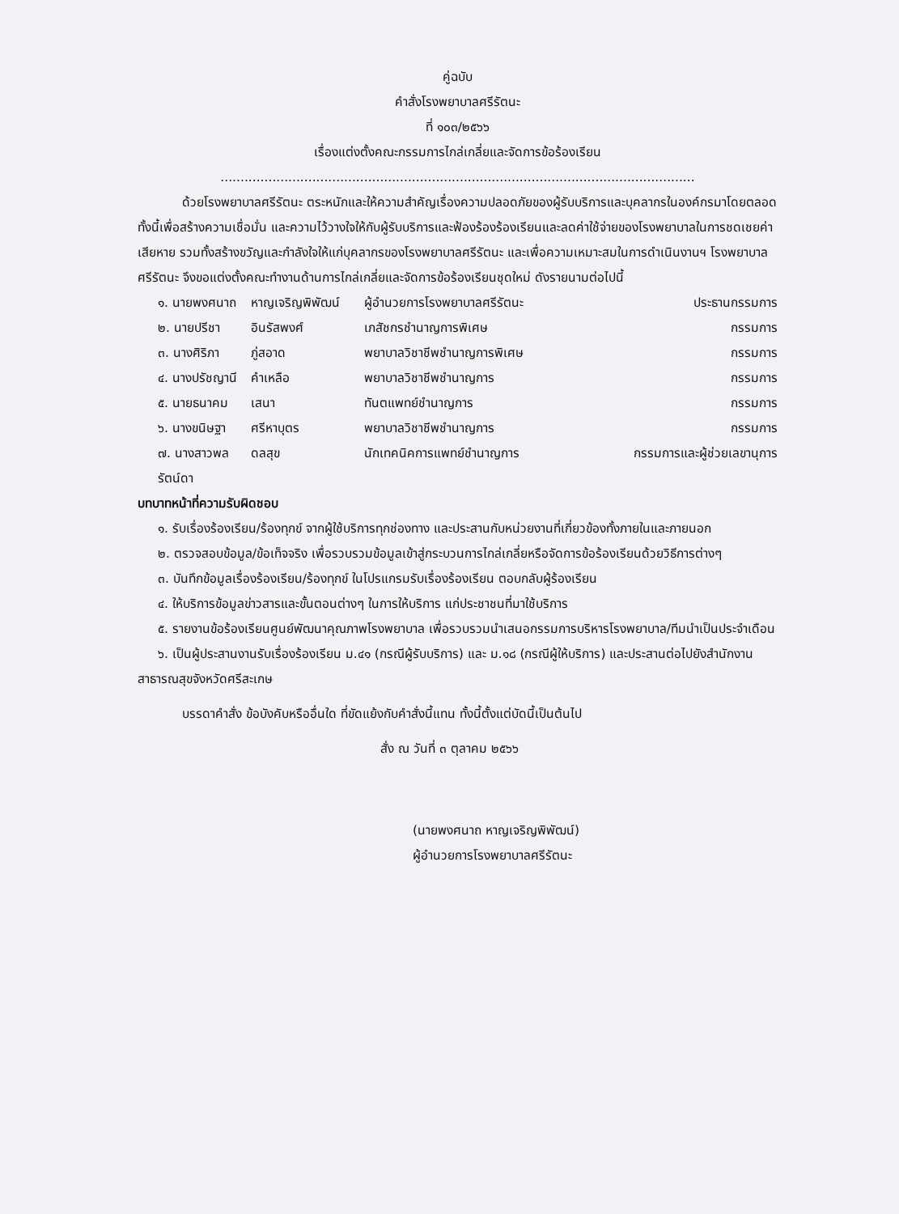คู่ฉบับ
คำสั่งโรงพยาบาลศรีรัตนะ
ที่ ๑๐๓/๒๕๖๖
เรื่องแต่งตั้งคณะกรรมการไกล่เกลี่ยและจัดการข้อร้องเรียน
.......................................................................................................................
ด้วยโรงพยาบาลศรีรัตนะ ตระหนักและให้ความสำคัญเรื่องความปลอดภัยของผู้รับบริการและบุคลากรในองค์กรมาโดยตลอด ทั้งนี้เพื่อสร้างความเชื่อมั่น และความไว้วางใจให้กับผู้รับบริการและฟ้องร้องร้องเรียนและลดค่าใช้จ่ายของโรงพยาบาลในการชดเชยค่าเสียหาย รวมทั้งสร้างขวัญและกำลังใจให้แก่บุคลากรของโรงพยาบาลศรีรัตนะ และเพื่อความเหมาะสมในการดำเนินงานฯ โรงพยาบาลศรีรัตนะ จึงขอแต่งตั้งคณะทำงานด้านการไกล่เกลี่ยและจัดการข้อร้องเรียนชุดใหม่ ดังรายนามต่อไปนี้
๑. นายพงศนาถ หาญเจริญพิพัฒน์ ผู้อำนวยการโรงพยาบาลศรีรัตนะ ประธานกรรมการ
๒. นายปรีชา อินรัสพงศ์ เภสัชกรชำนาญการพิเศษ กรรมการ
๓. นางศิริภา ภู่สอาด พยาบาลวิชาชีพชำนาญการพิเศษ กรรมการ
๔. นางปรัชญานี คำเหลือ พยาบาลวิชาชีพชำนาญการ กรรมการ
๕. นายธนาคม เสนา ทันตแพทย์ชำนาญการ กรรมการ
๖. นางขนิษฐา ศรีหาบุตร พยาบาลวิชาชีพชำนาญการ กรรมการ
๗. นางสาวพลรัตน์ดา ดลสุข นักเทคนิคการแพทย์ชำนาญการ กรรมการและผู้ช่วยเลขานุการ
บทบาทหน้าที่ความรับผิดชอบ
๑. รับเรื่องร้องเรียน/ร้องทุกข์ จากผู้ใช้บริการทุกช่องทาง และประสานกับหน่วยงานที่เกี่ยวข้องทั้งภายในและภายนอก
๒. ตรวจสอบข้อมูล/ข้อเท็จจริง เพื่อรวบรวมข้อมูลเข้าสู่กระบวนการไกล่เกลี่ยหรือจัดการข้อร้องเรียนด้วยวิธีการต่างๆ
๓. บันทึกข้อมูลเรื่องร้องเรียน/ร้องทุกข์ ในโปรแกรมรับเรื่องร้องเรียน ตอบกลับผู้ร้องเรียน
๔. ให้บริการข้อมูลข่าวสารและขั้นตอนต่างๆ ในการให้บริการ แก่ประชาชนที่มาใช้บริการ
๕. รายงานข้อร้องเรียนศูนย์พัฒนาคุณภาพโรงพยาบาล เพื่อรวบรวมนำเสนอกรรมการบริหารโรงพยาบาล/ทีมนำเป็นประจำเดือน
๖. เป็นผู้ประสานงานรับเรื่องร้องเรียน ม.๔๑ (กรณีผู้รับบริการ) และ ม.๑๘ (กรณีผู้ให้บริการ) และประสานต่อไปยังสำนักงานสาธารณสุขจังหวัดศรีสะเกษ
บรรดาคำสั่ง ข้อบังคับหรืออื่นใด ที่ขัดแย้งกับคำสั่งนี้แทน ทั้งนี้ตั้งแต่บัดนี้เป็นต้นไป
สั่ง ณ วันที่ ๓ ตุลาคม ๒๕๖๖
(นายพงศนาถ หาญเจริญพิพัฒน์)
ผู้อำนวยการโรงพยาบาลศรีรัตนะ